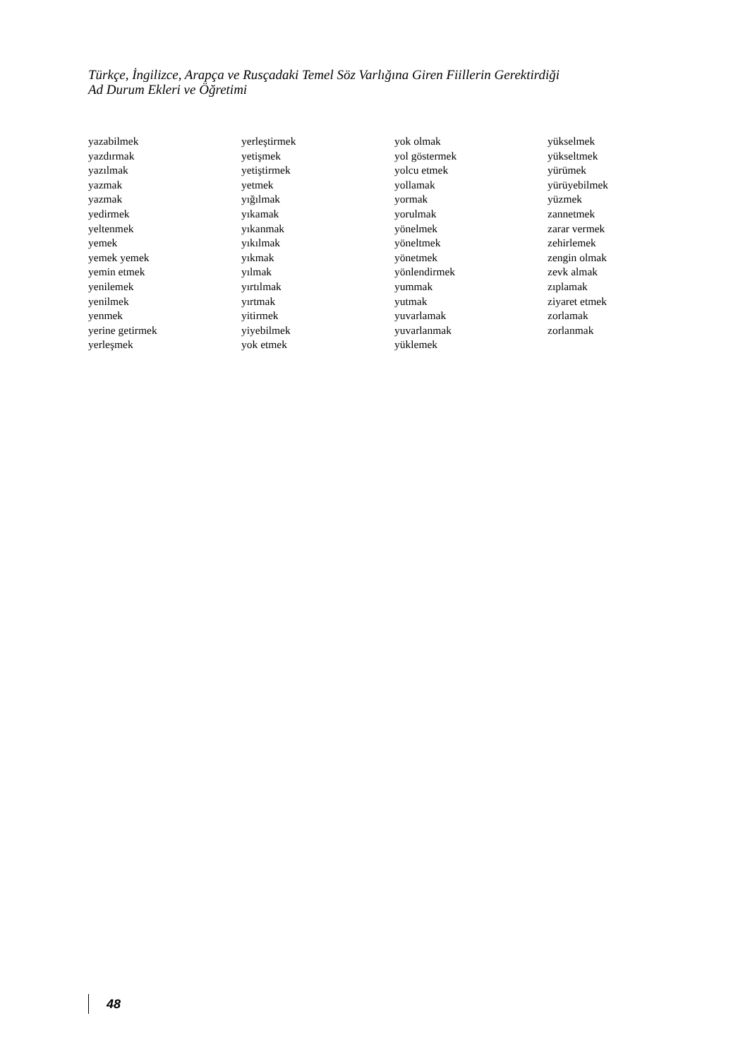Türkçe, İngilizce, Arapça ve Rusçadaki Temel Söz Varlığına Giren Fiillerin Gerektirdiği
Ad Durum Ekleri ve Öğretimi
yazabilmek
yazdırmak
yazılmak
yazmak
yazmak
yedirmek
yeltenmek
yemek
yemek yemek
yemin etmek
yenilemek
yenilmek
yenmek
yerine getirmek
yerleşmek
yerleştirmek
yetişmek
yetiştirmek
yetmek
yığılmak
yıkamak
yıkanmak
yıkılmak
yıkmak
yılmak
yırtılmak
yırtmak
yitirmek
yiyebilmek
yok etmek
yok olmak
yol göstermek
yolcu etmek
yollamak
yormak
yorulmak
yönelmek
yöneltmek
yönetmek
yönlendirmek
yummak
yutmak
yuvarlamak
yuvarlanmak
yüklemek
yükselmek
yükseltmek
yürümek
yürüyebilmek
yüzmek
zannetmek
zarar vermek
zehirlemek
zengin olmak
zevk almak
zıplamak
ziyaret etmek
zorlamak
zorlanmak
48